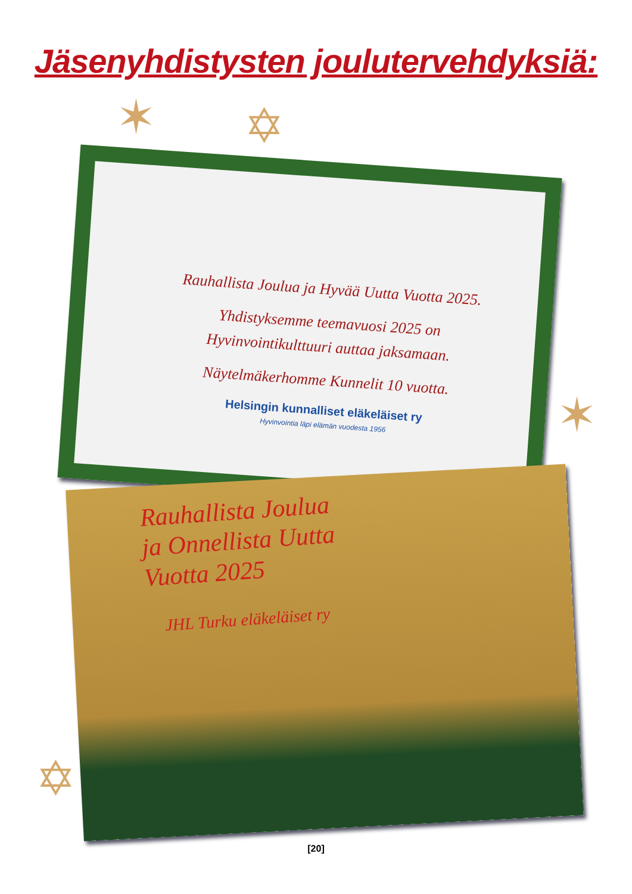Jäsenyhdistysten joulutervehdyksiä:
✶ ✡
✶
✡
Rauhallista Joulua ja Hyvää Uutta Vuotta 2025.
Yhdistyksemme teemavuosi 2025 on
Hyvinvointikulttuuri auttaa jaksamaan.
Näytelmäkerhomme Kunnelit 10 vuotta.
Helsingin kunnalliset eläkeläiset ry
Hyvinvointia läpi elämän vuodesta 1956
Rauhallista Joulua
ja Onnellista Uutta
Vuotta 2025
JHL Turku eläkeläiset ry
[20]